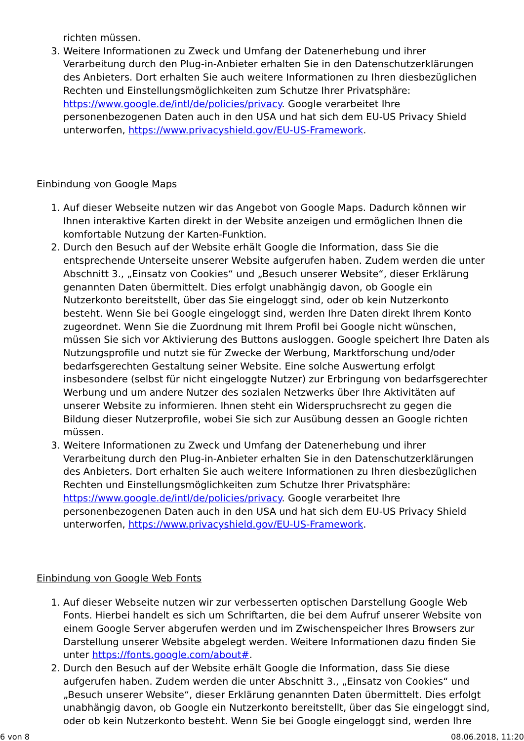richten müssen.
3. Weitere Informationen zu Zweck und Umfang der Datenerhebung und ihrer Verarbeitung durch den Plug-in-Anbieter erhalten Sie in den Datenschutzerklärungen des Anbieters. Dort erhalten Sie auch weitere Informationen zu Ihren diesbezüglichen Rechten und Einstellungsmöglichkeiten zum Schutze Ihrer Privatsphäre: https://www.google.de/intl/de/policies/privacy. Google verarbeitet Ihre personenbezogenen Daten auch in den USA und hat sich dem EU-US Privacy Shield unterworfen, https://www.privacyshield.gov/EU-US-Framework.
Einbindung von Google Maps
1. Auf dieser Webseite nutzen wir das Angebot von Google Maps. Dadurch können wir Ihnen interaktive Karten direkt in der Website anzeigen und ermöglichen Ihnen die komfortable Nutzung der Karten-Funktion.
2. Durch den Besuch auf der Website erhält Google die Information, dass Sie die entsprechende Unterseite unserer Website aufgerufen haben. Zudem werden die unter Abschnitt 3., „Einsatz von Cookies“ und „Besuch unserer Website“, dieser Erklärung genannten Daten übermittelt. Dies erfolgt unabhängig davon, ob Google ein Nutzerkonto bereitstellt, über das Sie eingeloggt sind, oder ob kein Nutzerkonto besteht. Wenn Sie bei Google eingeloggt sind, werden Ihre Daten direkt Ihrem Konto zugeordnet. Wenn Sie die Zuordnung mit Ihrem Profil bei Google nicht wünschen, müssen Sie sich vor Aktivierung des Buttons ausloggen. Google speichert Ihre Daten als Nutzungsprofile und nutzt sie für Zwecke der Werbung, Marktforschung und/oder bedarfsgerechten Gestaltung seiner Website. Eine solche Auswertung erfolgt insbesondere (selbst für nicht eingeloggte Nutzer) zur Erbringung von bedarfsgerechter Werbung und um andere Nutzer des sozialen Netzwerks über Ihre Aktivitäten auf unserer Website zu informieren. Ihnen steht ein Widerspruchsrecht zu gegen die Bildung dieser Nutzerprofile, wobei Sie sich zur Ausübung dessen an Google richten müssen.
3. Weitere Informationen zu Zweck und Umfang der Datenerhebung und ihrer Verarbeitung durch den Plug-in-Anbieter erhalten Sie in den Datenschutzerklärungen des Anbieters. Dort erhalten Sie auch weitere Informationen zu Ihren diesbezüglichen Rechten und Einstellungsmöglichkeiten zum Schutze Ihrer Privatsphäre: https://www.google.de/intl/de/policies/privacy. Google verarbeitet Ihre personenbezogenen Daten auch in den USA und hat sich dem EU-US Privacy Shield unterworfen, https://www.privacyshield.gov/EU-US-Framework.
Einbindung von Google Web Fonts
1. Auf dieser Webseite nutzen wir zur verbesserten optischen Darstellung Google Web Fonts. Hierbei handelt es sich um Schriftarten, die bei dem Aufruf unserer Website von einem Google Server abgerufen werden und im Zwischenspeicher Ihres Browsers zur Darstellung unserer Website abgelegt werden. Weitere Informationen dazu finden Sie unter https://fonts.google.com/about#.
2. Durch den Besuch auf der Website erhält Google die Information, dass Sie diese aufgerufen haben. Zudem werden die unter Abschnitt 3., „Einsatz von Cookies“ und „Besuch unserer Website“, dieser Erklärung genannten Daten übermittelt. Dies erfolgt unabhängig davon, ob Google ein Nutzerkonto bereitstellt, über das Sie eingeloggt sind, oder ob kein Nutzerkonto besteht. Wenn Sie bei Google eingeloggt sind, werden Ihre
6 von 8 08.06.2018, 11:20